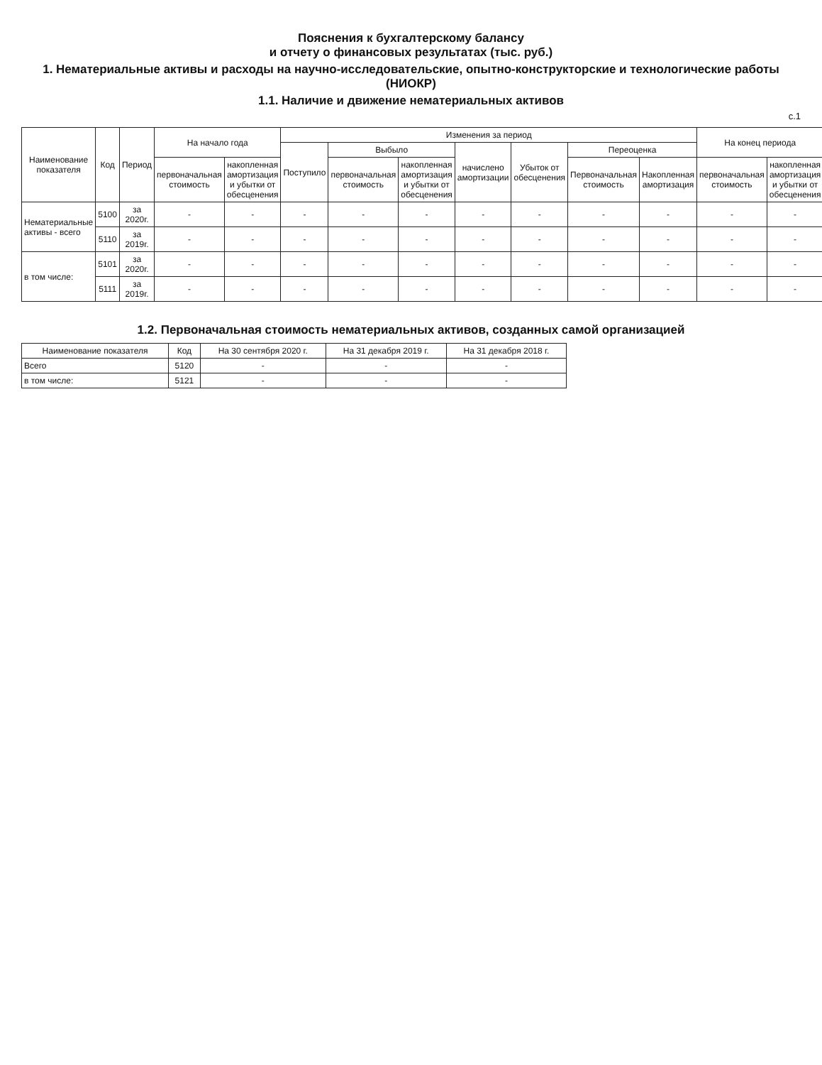Пояснения к бухгалтерскому балансу
и отчету о финансовых результатах (тыс. руб.)
1. Нематериальные активы и расходы на научно-исследовательские, опытно-конструкторские и технологические работы (НИОКР)
1.1. Наличие и движение нематериальных активов
с.1
| Наименование показателя | Код | Период | На начало года | | Изменения за период | | | | | | | На конец периода | |
| --- | --- | --- | --- | --- | --- | --- | --- | --- | --- | --- | --- | --- | --- |
| | | | | | Поступило | Выбыло | | начислено амортизации | Убыток от обесценения | Переоценка | | | |
| | | | первоначальная стоимость | накопленная амортизация и убытки от обесценения | | первоначальная стоимость | накопленная амортизация и убытки от обесценения | | | Первоначальная стоимость | Накопленная амортизация | первоначальная стоимость | накопленная амортизация и убытки от обесценения |
| Нематериальные активы - всего | 5100 | за 2020г. | - | - | - | - | - | - | - | - | - | - | - |
| | 5110 | за 2019г. | - | - | - | - | - | - | - | - | - | - | - |
| в том числе: | 5101 | за 2020г. | - | - | - | - | - | - | - | - | - | - | - |
| | 5111 | за 2019г. | - | - | - | - | - | - | - | - | - | - | - |
1.2. Первоначальная стоимость нематериальных активов, созданных самой организацией
| Наименование показателя | Код | На 30 сентября 2020 г. | На 31 декабря 2019 г. | На 31 декабря 2018 г. |
| --- | --- | --- | --- | --- |
| Всего | 5120 | - | - | - |
| в том числе: | 5121 | - | - | - |